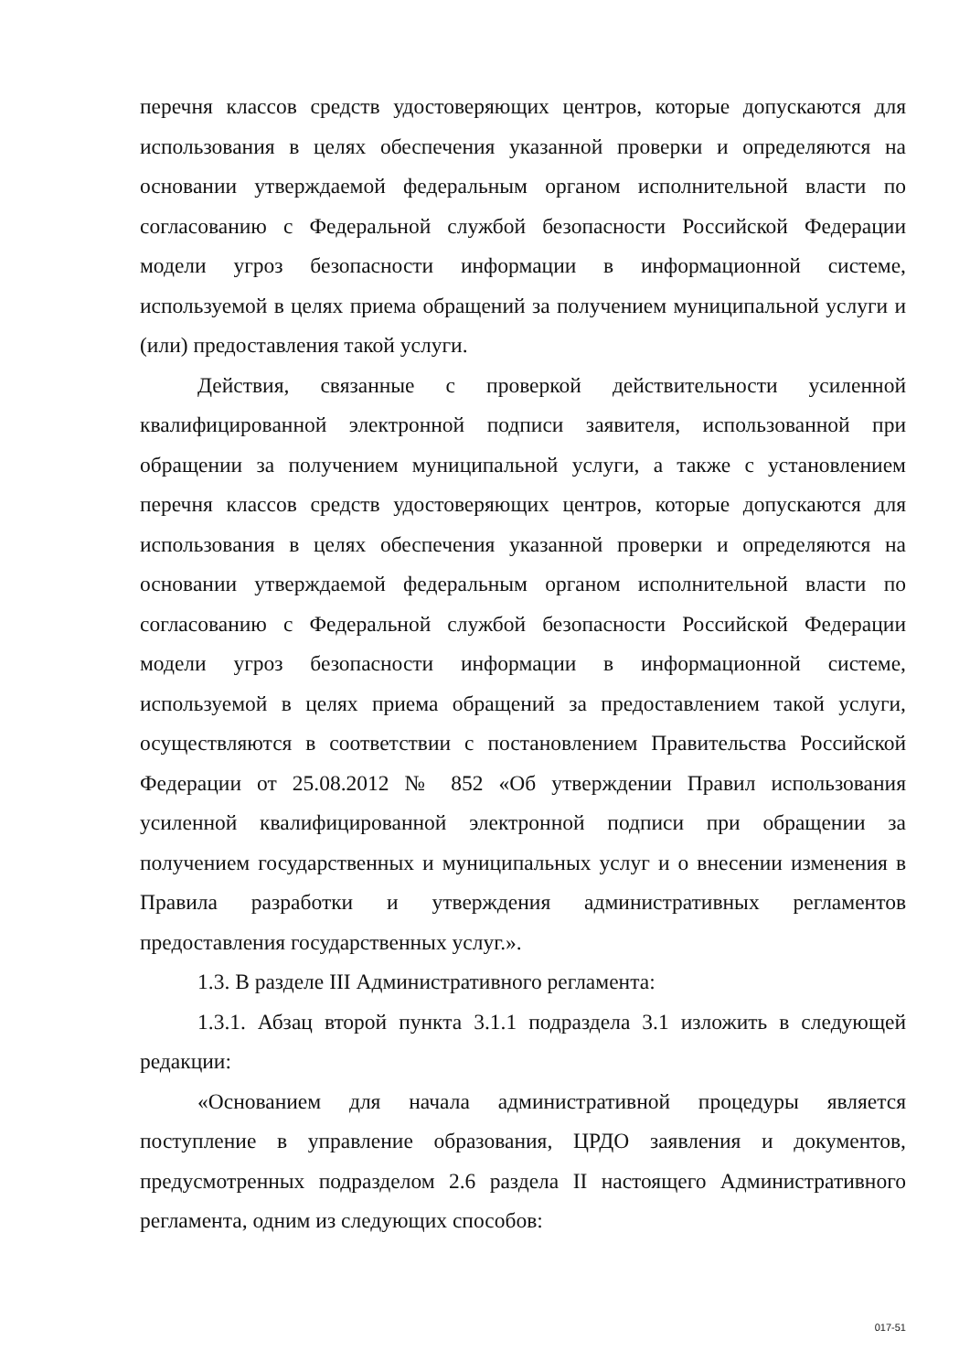перечня классов средств удостоверяющих центров, которые допускаются для использования в целях обеспечения указанной проверки и определяются на основании утверждаемой федеральным органом исполнительной власти по согласованию с Федеральной службой безопасности Российской Федерации модели угроз безопасности информации в информационной системе, используемой в целях приема обращений за получением муниципальной услуги и (или) предоставления такой услуги.
Действия, связанные с проверкой действительности усиленной квалифицированной электронной подписи заявителя, использованной при обращении за получением муниципальной услуги, а также с установлением перечня классов средств удостоверяющих центров, которые допускаются для использования в целях обеспечения указанной проверки и определяются на основании утверждаемой федеральным органом исполнительной власти по согласованию с Федеральной службой безопасности Российской Федерации модели угроз безопасности информации в информационной системе, используемой в целях приема обращений за предоставлением такой услуги, осуществляются в соответствии с постановлением Правительства Российской Федерации от 25.08.2012 № 852 «Об утверждении Правил использования усиленной квалифицированной электронной подписи при обращении за получением государственных и муниципальных услуг и о внесении изменения в Правила разработки и утверждения административных регламентов предоставления государственных услуг.».
1.3. В разделе III Административного регламента:
1.3.1. Абзац второй пункта 3.1.1 подраздела 3.1 изложить в следующей редакции:
«Основанием для начала административной процедуры является поступление в управление образования, ЦРДО заявления и документов, предусмотренных подразделом 2.6 раздела II настоящего Административного регламента, одним из следующих способов:
017-51